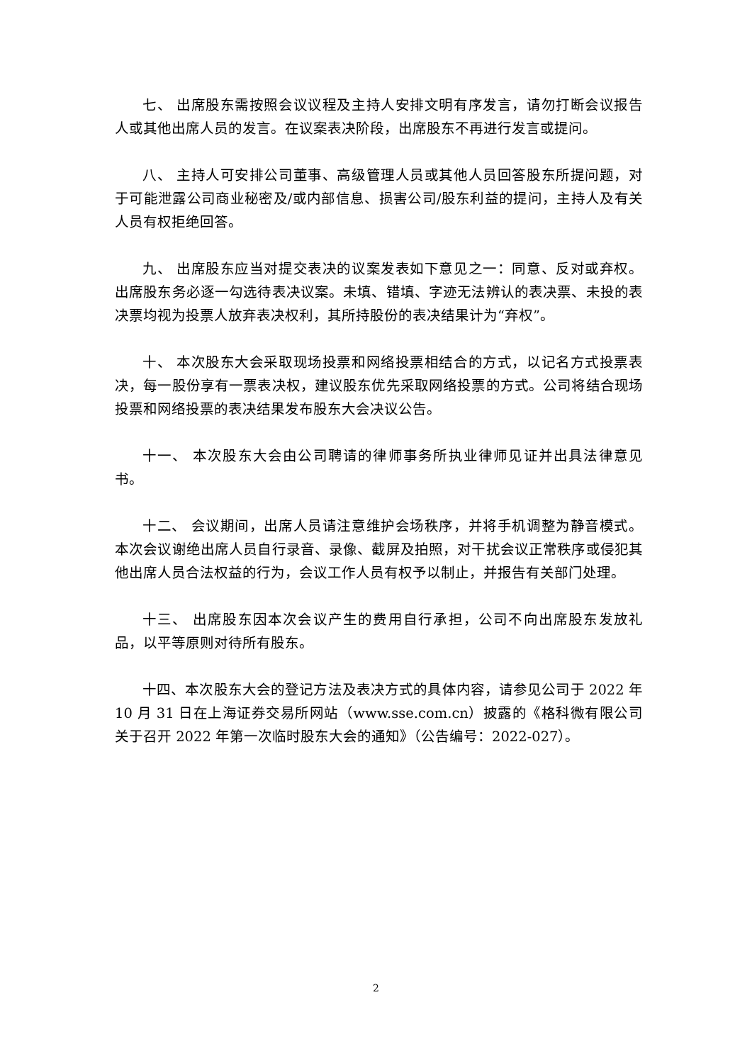七、 出席股东需按照会议议程及主持人安排文明有序发言，请勿打断会议报告人或其他出席人员的发言。在议案表决阶段，出席股东不再进行发言或提问。
八、 主持人可安排公司董事、高级管理人员或其他人员回答股东所提问题，对于可能泄露公司商业秘密及/或内部信息、损害公司/股东利益的提问，主持人及有关人员有权拒绝回答。
九、 出席股东应当对提交表决的议案发表如下意见之一：同意、反对或弃权。出席股东务必逐一勾选待表决议案。未填、错填、字迹无法辨认的表决票、未投的表决票均视为投票人放弃表决权利，其所持股份的表决结果计为“弃权”。
十、 本次股东大会采取现场投票和网络投票相结合的方式，以记名方式投票表决，每一股份享有一票表决权，建议股东优先采取网络投票的方式。公司将结合现场投票和网络投票的表决结果发布股东大会决议公告。
十一、 本次股东大会由公司聘请的律师事务所执业律师见证并出具法律意见书。
十二、 会议期间，出席人员请注意维护会场秩序，并将手机调整为静音模式。本次会议谢绝出席人员自行录音、录像、截屏及拍照，对干扰会议正常秩序或侵犯其他出席人员合法权益的行为，会议工作人员有权予以制止，并报告有关部门处理。
十三、 出席股东因本次会议产生的费用自行承担，公司不向出席股东发放礼品，以平等原则对待所有股东。
十四、本次股东大会的登记方法及表决方式的具体内容，请参见公司于 2022 年 10 月 31 日在上海证券交易所网站（www.sse.com.cn）披露的《格科微有限公司关于召开 2022 年第一次临时股东大会的通知》（公告编号：2022-027）。
2